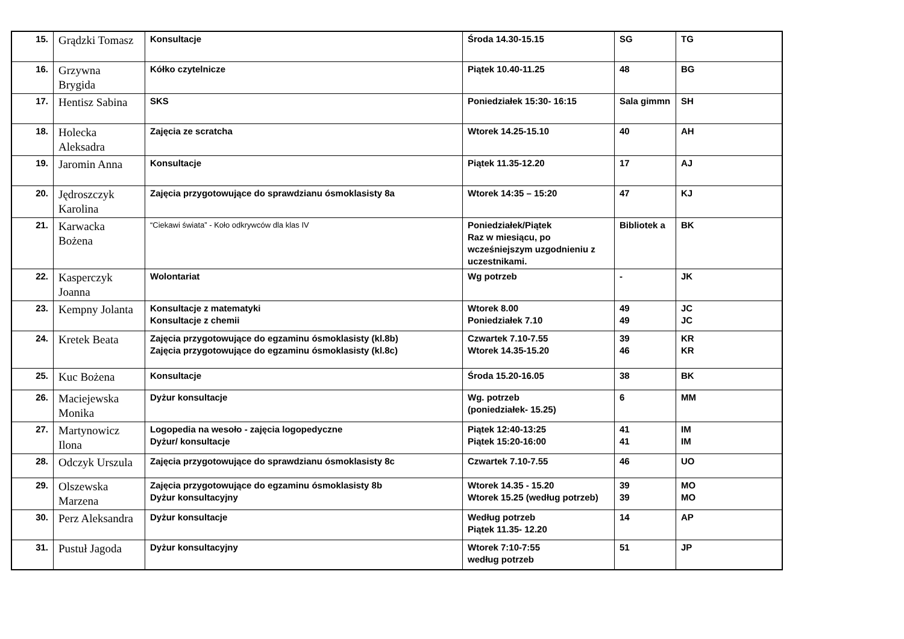| 15. | Grądzki Tomasz | Konsultacje | Środa 14.30-15.15 | SG | TG |
| 16. | Grzywna Brygida | Kółko czytelnicze | Piątek 10.40-11.25 | 48 | BG |
| 17. | Hentisz Sabina | SKS | Poniedziałek 15:30- 16:15 | Sala gimmn | SH |
| 18. | Holecka Aleksadra | Zajęcia ze scratcha | Wtorek 14.25-15.10 | 40 | AH |
| 19. | Jaromin Anna | Konsultacje | Piątek 11.35-12.20 | 17 | AJ |
| 20. | Jędroszczyk Karolina | Zajęcia przygotowujące do sprawdzianu ósmoklasisty 8a | Wtorek 14:35 – 15:20 | 47 | KJ |
| 21. | Karwacka Bożena | “Ciekawi świata” - Koło odkrywców dla klas IV | Poniedziałek/Piątek Raz w miesiącu, po wcześniejszym uzgodnieniu z uczestnikami. | Bibliotek a | BK |
| 22. | Kasperczyk Joanna | Wolontariat | Wg potrzeb | - | JK |
| 23. | Kempny Jolanta | Konsultacje z matematyki Konsultacje z chemii | Wtorek 8.00 Poniedziałek 7.10 | 49 49 | JC JC |
| 24. | Kretek Beata | Zajęcia przygotowujące do egzaminu ósmoklasisty (kl.8b) Zajęcia przygotowujące do egzaminu ósmoklasisty (kl.8c) | Czwartek 7.10-7.55 Wtorek 14.35-15.20 | 39 46 | KR KR |
| 25. | Kuc Bożena | Konsultacje | Środa 15.20-16.05 | 38 | BK |
| 26. | Maciejewska Monika | Dyżur konsultacje | Wg. potrzeb (poniedziałek- 15.25) | 6 | MM |
| 27. | Martynowicz Ilona | Logopedia na wesoło - zajęcia logopedyczne Dyżur/ konsultacje | Piątek 12:40-13:25 Piątek 15:20-16:00 | 41 41 | IM IM |
| 28. | Odczyk Urszula | Zajęcia przygotowujące do sprawdzianu ósmoklasisty 8c | Czwartek 7.10-7.55 | 46 | UO |
| 29. | Olszewska Marzena | Zajęcia przygotowujące do egzaminu ósmoklasisty 8b Dyżur konsultacyjny | Wtorek 14.35 - 15.20 Wtorek 15.25 (według potrzeb) | 39 39 | MO MO |
| 30. | Perz Aleksandra | Dyżur konsultacje | Według potrzeb Piątek 11.35- 12.20 | 14 | AP |
| 31. | Pustuł Jagoda | Dyżur konsultacyjny | Wtorek 7:10-7:55 według potrzeb | 51 | JP |